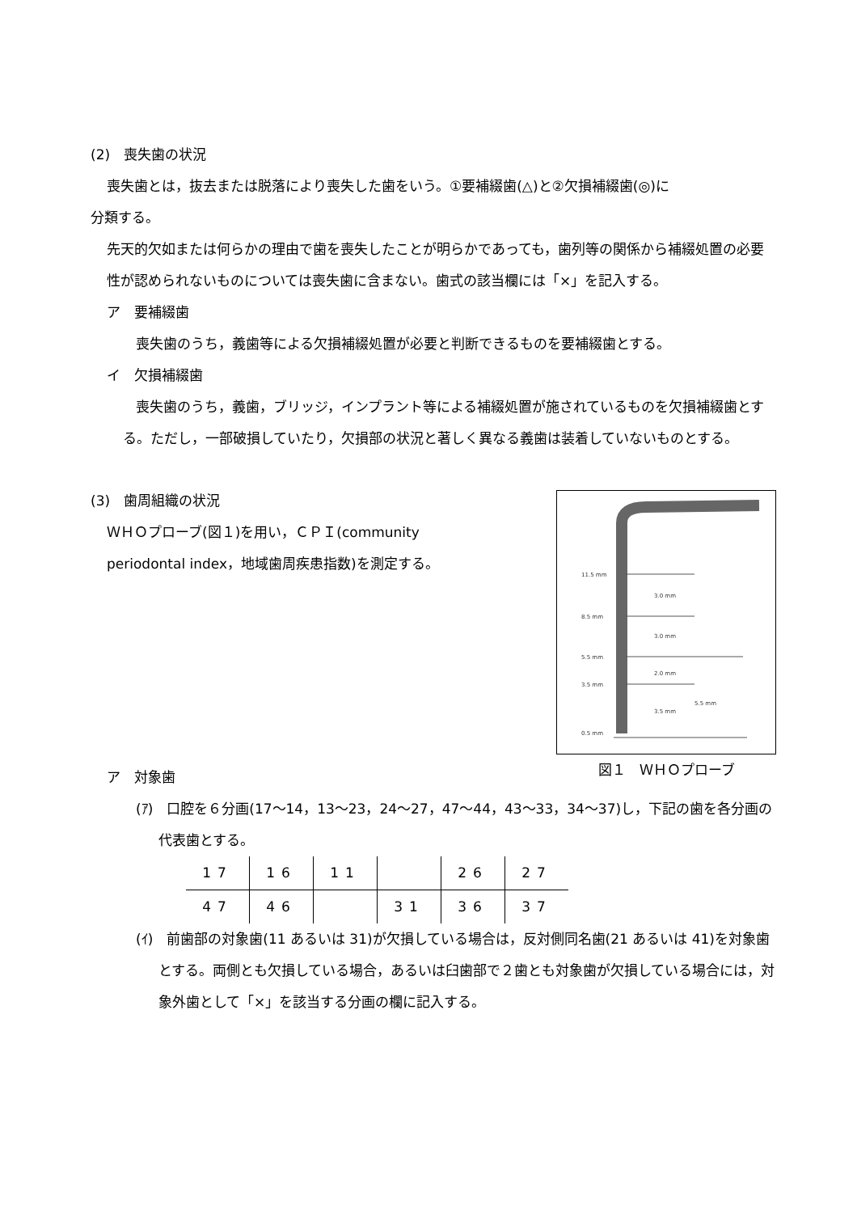(2)　喪失歯の状況
喪失歯とは，抜去または脱落により喪失した歯をいう。①要補綴歯(△)と②欠損補綴歯(◎)に
分類する。
先天的欠如または何らかの理由で歯を喪失したことが明らかであっても，歯列等の関係から補綴処置の必要性が認められないものについては喪失歯に含まない。歯式の該当欄には「×」を記入する。
ア　要補綴歯
喪失歯のうち，義歯等による欠損補綴処置が必要と判断できるものを要補綴歯とする。
イ　欠損補綴歯
喪失歯のうち，義歯，ブリッジ，インプラント等による補綴処置が施されているものを欠損補綴歯とする。ただし，一部破損していたり，欠損部の状況と著しく異なる義歯は装着していないものとする。
(3)　歯周組織の状況
ＷＨＯプローブ(図１)を用い，ＣＰＩ(community
periodontal index，地域歯周疾患指数)を測定する。
11.5 mm
8.5 mm
5.5 mm
3.5 mm
0.5 mm
3.0 mm
3.0 mm
2.0 mm
3.5 mm
5.5 mm
図１　ＷＨＯプローブ
ア　対象歯
(ｱ)　口腔を６分画(17～14，13～23，24～27，47～44，43～33，34～37)し，下記の歯を各分画の代表歯とする。
| 17 | 16 | 11 | | 26 | 27 |
| 47 | 46 | | 31 | 36 | 37 |
(ｲ)　前歯部の対象歯(11 あるいは 31)が欠損している場合は，反対側同名歯(21 あるいは 41)を対象歯とする。両側とも欠損している場合，あるいは臼歯部で２歯とも対象歯が欠損している場合には，対象外歯として「×」を該当する分画の欄に記入する。